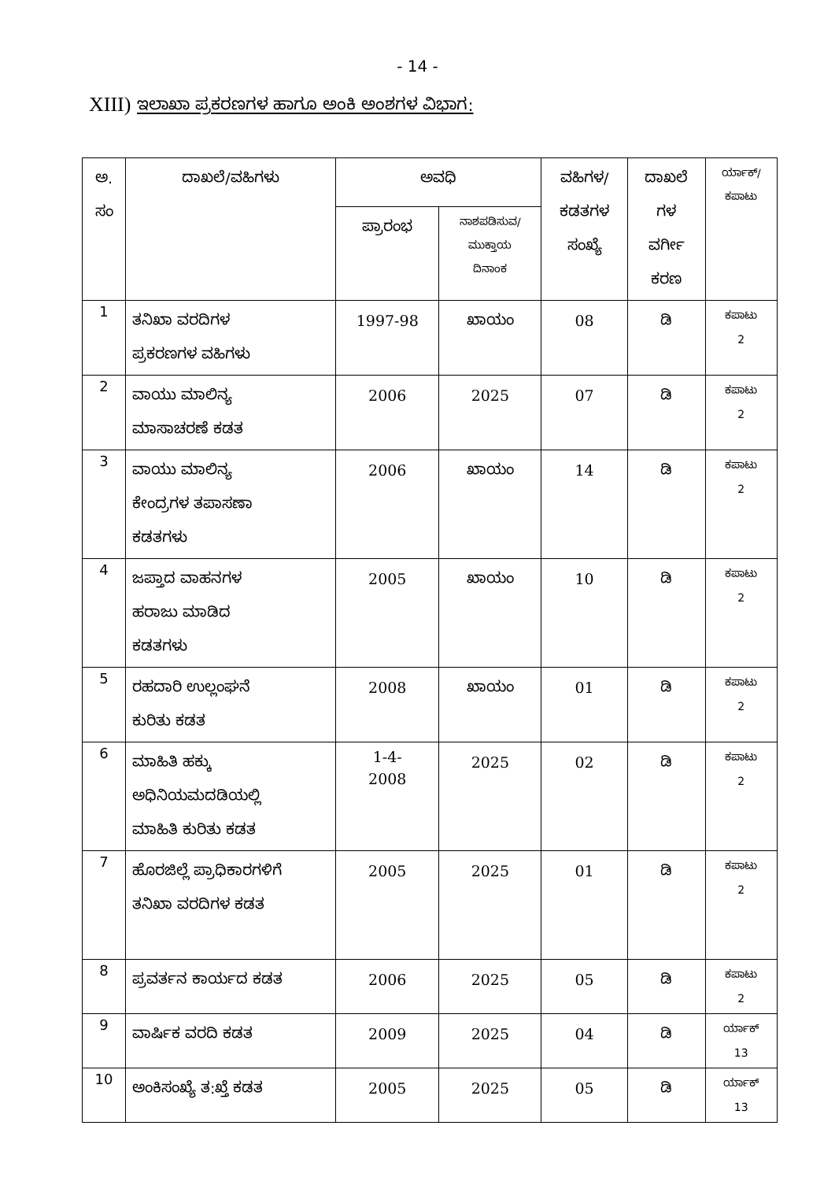- 14 -
XIII) ಇಲಾಖಾ ಪ್ರಕರಣಗಳ ಹಾಗೂ ಅಂಕಿ ಅಂಶಗಳ ವಿಭಾಗ:
| ಅ. ಸಂ | ದಾಖಲೆ/ವಹಿಗಳು | ಅವಧಿ | | ವಹಿಗಳ/ ಕಡತಗಳ ಸಂಖ್ಯೆ | ದಾಖಲೆ ಗಳ ವರ್ಗೀ ಕರಣ | ರ್ಯಾಕ್/ ಕಪಾಟು |
| --- | --- | --- | --- | --- | --- | --- |
| | | ಪ್ರಾರಂಭ | ನಾಶಪಡಿಸುವ/ ಮುಕ್ತಾಯ ದಿನಾಂಕ | | | |
| 1 | ತನಿಖಾ ವರದಿಗಳ ಪ್ರಕರಣಗಳ ವಹಿಗಳು | 1997-98 | ಖಾಯಂ | 08 | ಡಿ | ಕಪಾಟು 2 |
| 2 | ವಾಯು ಮಾಲಿನ್ಯ ಮಾಸಾಚರಣೆ ಕಡತ | 2006 | 2025 | 07 | ಡಿ | ಕಪಾಟು 2 |
| 3 | ವಾಯು ಮಾಲಿನ್ಯ ಕೇಂದ್ರಗಳ ತಪಾಸಣಾ ಕಡತಗಳು | 2006 | ಖಾಯಂ | 14 | ಡಿ | ಕಪಾಟು 2 |
| 4 | ಜಪ್ತಾದ ವಾಹನಗಳ ಹರಾಜು ಮಾಡಿದ ಕಡತಗಳು | 2005 | ಖಾಯಂ | 10 | ಡಿ | ಕಪಾಟು 2 |
| 5 | ರಹದಾರಿ ಉಲ್ಲಂಘನೆ ಕುರಿತು ಕಡತ | 2008 | ಖಾಯಂ | 01 | ಡಿ | ಕಪಾಟು 2 |
| 6 | ಮಾಹಿತಿ ಹಕ್ಕು ಅಧಿನಿಯಮದಡಿಯಲ್ಲಿ ಮಾಹಿತಿ ಕುರಿತು ಕಡತ | 1-4- 2008 | 2025 | 02 | ಡಿ | ಕಪಾಟು 2 |
| 7 | ಹೊರಜಿಲ್ಲೆ ಪ್ರಾಧಿಕಾರಗಳಿಗೆ ತನಿಖಾ ವರದಿಗಳ ಕಡತ | 2005 | 2025 | 01 | ಡಿ | ಕಪಾಟು 2 |
| 8 | ಪ್ರವರ್ತನ ಕಾರ್ಯದ ಕಡತ | 2006 | 2025 | 05 | ಡಿ | ಕಪಾಟು 2 |
| 9 | ವಾರ್ಷಿಕ ವರದಿ ಕಡತ | 2009 | 2025 | 04 | ಡಿ | ರ್ಯಾಕ್ 13 |
| 10 | ಅಂಕಿಸಂಖ್ಯೆ ತ:ಖ್ತೆ ಕಡತ | 2005 | 2025 | 05 | ಡಿ | ರ್ಯಾಕ್ 13 |